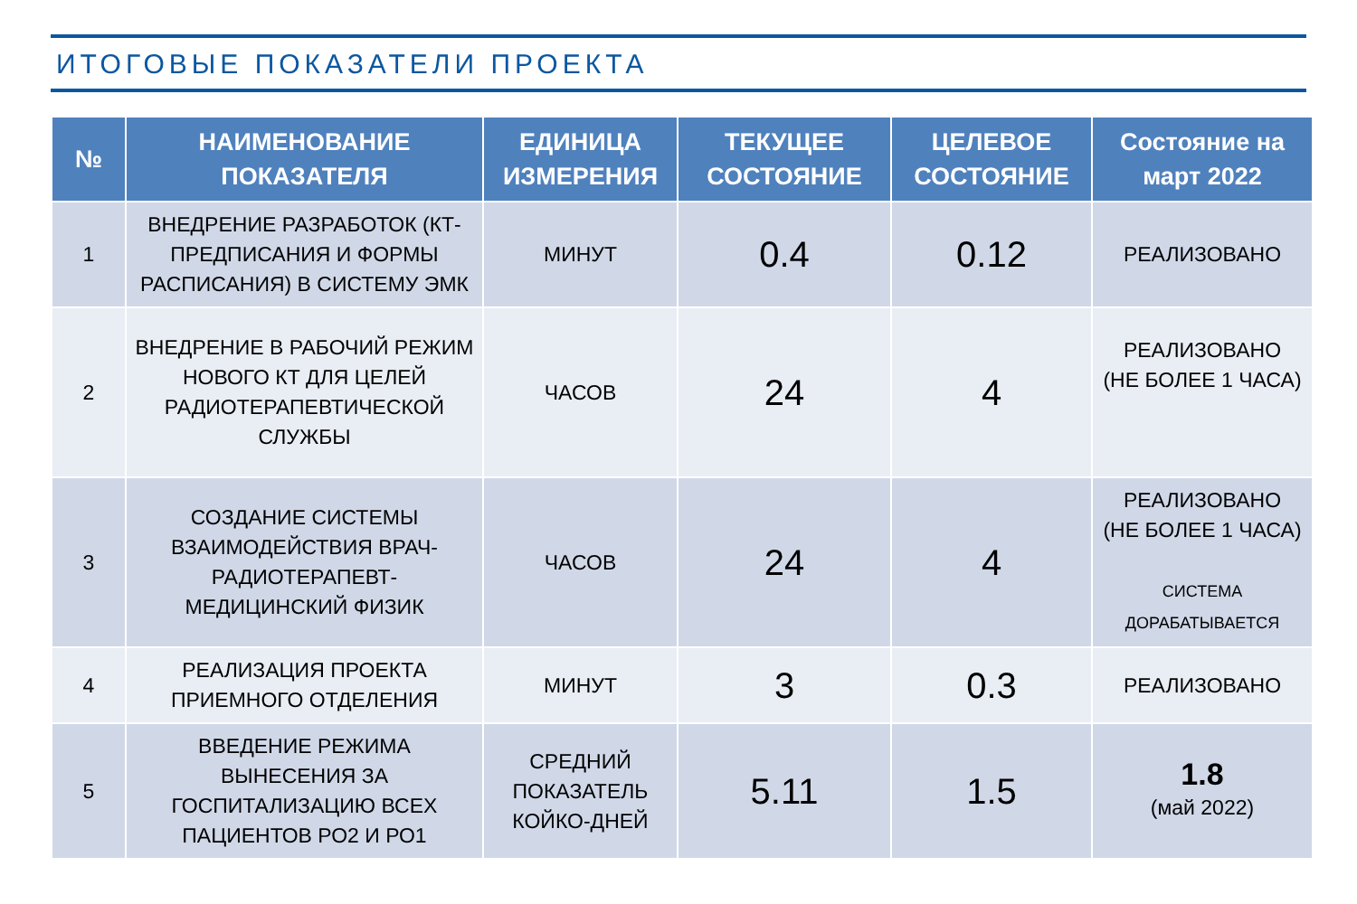ИТОГОВЫЕ ПОКАЗАТЕЛИ ПРОЕКТА
| № | НАИМЕНОВАНИЕ ПОКАЗАТЕЛЯ | ЕДИНИЦА ИЗМЕРЕНИЯ | ТЕКУЩЕЕ СОСТОЯНИЕ | ЦЕЛЕВОЕ СОСТОЯНИЕ | Состояние на март 2022 |
| --- | --- | --- | --- | --- | --- |
| 1 | ВНЕДРЕНИЕ РАЗРАБОТОК (КТ-ПРЕДПИСАНИЯ И ФОРМЫ РАСПИСАНИЯ) В СИСТЕМУ ЭМК | МИНУТ | 0.4 | 0.12 | РЕАЛИЗОВАНО |
| 2 | ВНЕДРЕНИЕ В РАБОЧИЙ РЕЖИМ НОВОГО КТ ДЛЯ ЦЕЛЕЙ РАДИОТЕРАПЕВТИЧЕСКОЙ СЛУЖБЫ | ЧАСОВ | 24 | 4 | РЕАЛИЗОВАНО (НЕ БОЛЕЕ 1 ЧАСА) |
| 3 | СОЗДАНИЕ СИСТЕМЫ ВЗАИМОДЕЙСТВИЯ ВРАЧ-РАДИОТЕРАПЕВТ-МЕДИЦИНСКИЙ ФИЗИК | ЧАСОВ | 24 | 4 | РЕАЛИЗОВАНО (НЕ БОЛЕЕ 1 ЧАСА) СИСТЕМА ДОРАБАТЫВАЕТСЯ |
| 4 | РЕАЛИЗАЦИЯ ПРОЕКТА ПРИЕМНОГО ОТДЕЛЕНИЯ | МИНУТ | 3 | 0.3 | РЕАЛИЗОВАНО |
| 5 | ВВЕДЕНИЕ РЕЖИМА ВЫНЕСЕНИЯ ЗА ГОСПИТАЛИЗАЦИЮ ВСЕХ ПАЦИЕНТОВ РО2 И РО1 | СРЕДНИЙ ПОКАЗАТЕЛЬ КОЙКО-ДНЕЙ | 5.11 | 1.5 | 1.8 (май 2022) |